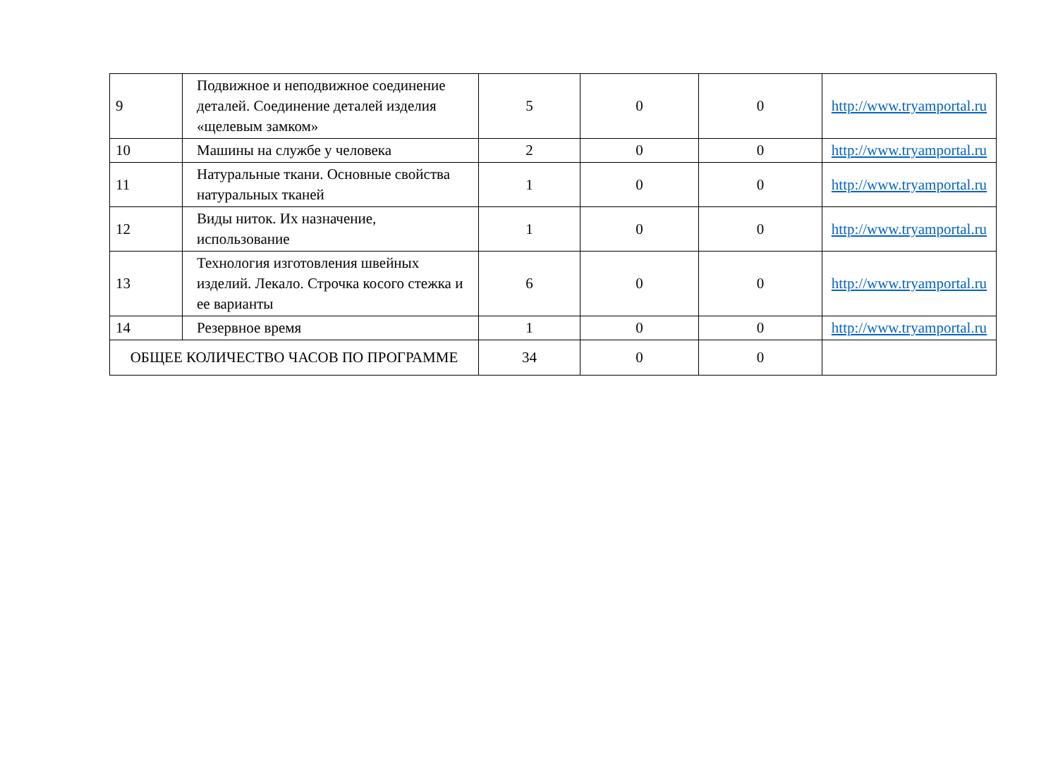| 9 | Подвижное и неподвижное соединение деталей. Соединение деталей изделия «щелевым замком» | 5 | 0 | 0 | http://www.tryamportal.ru |
| 10 | Машины на службе у человека | 2 | 0 | 0 | http://www.tryamportal.ru |
| 11 | Натуральные ткани. Основные свойства натуральных тканей | 1 | 0 | 0 | http://www.tryamportal.ru |
| 12 | Виды ниток. Их назначение, использование | 1 | 0 | 0 | http://www.tryamportal.ru |
| 13 | Технология изготовления швейных изделий. Лекало. Строчка косого стежка и ее варианты | 6 | 0 | 0 | http://www.tryamportal.ru |
| 14 | Резервное время | 1 | 0 | 0 | http://www.tryamportal.ru |
| ОБЩЕЕ КОЛИЧЕСТВО ЧАСОВ ПО ПРОГРАММЕ | | 34 | 0 | 0 | |